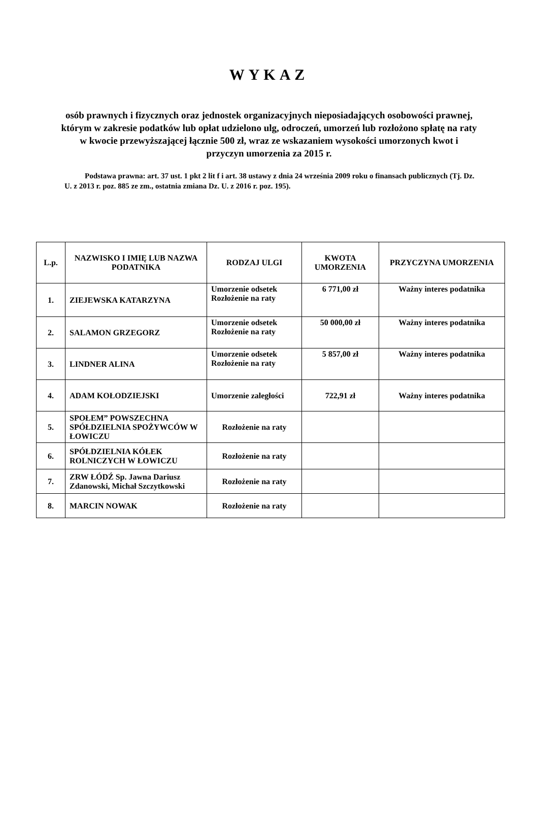WYKAZ
osób prawnych i fizycznych oraz jednostek organizacyjnych nieposiadających osobowości prawnej, którym w zakresie podatków lub opłat udzielono ulg, odroczeń, umorzeń lub rozłożono spłatę na raty w kwocie przewyższającej łącznie 500 zł, wraz ze wskazaniem wysokości umorzonych kwot i przyczyn umorzenia za 2015 r.
Podstawa prawna: art. 37 ust. 1 pkt 2 lit f i art. 38 ustawy z dnia 24 września 2009 roku o finansach publicznych (Tj. Dz. U. z 2013 r. poz. 885 ze zm., ostatnia zmiana Dz. U. z 2016 r. poz. 195).
| L.p. | NAZWISKO I IMIĘ LUB NAZWA PODATNIKA | RODZAJ ULGI | KWOTA UMORZENIA | PRZYCZYNA UMORZENIA |
| --- | --- | --- | --- | --- |
| 1. | ZIEJEWSKA KATARZYNA | Umorzenie odsetek Rozłożenie na raty | 6 771,00 zł | Ważny interes podatnika |
| 2. | SALAMON GRZEGORZ | Umorzenie odsetek Rozłożenie na raty | 50 000,00 zł | Ważny interes podatnika |
| 3. | LINDNER ALINA | Umorzenie odsetek Rozłożenie na raty | 5 857,00 zł | Ważny interes podatnika |
| 4. | ADAM KOŁODZIEJSKI | Umorzenie zaległości | 722,91 zł | Ważny interes podatnika |
| 5. | SPOŁEM” POWSZECHNA SPÓŁDZIELNIA SPOŻYWCÓW W ŁOWICZU | Rozłożenie na raty | | |
| 6. | SPÓŁDZIELNIA KÓŁEK ROLNICZYCH W ŁOWICZU | Rozłożenie na raty | | |
| 7. | ZRW ŁÓDŹ Sp. Jawna Dariusz Zdanowski, Michał Szczytkowski | Rozłożenie na raty | | |
| 8. | MARCIN NOWAK | Rozłożenie na raty | | |